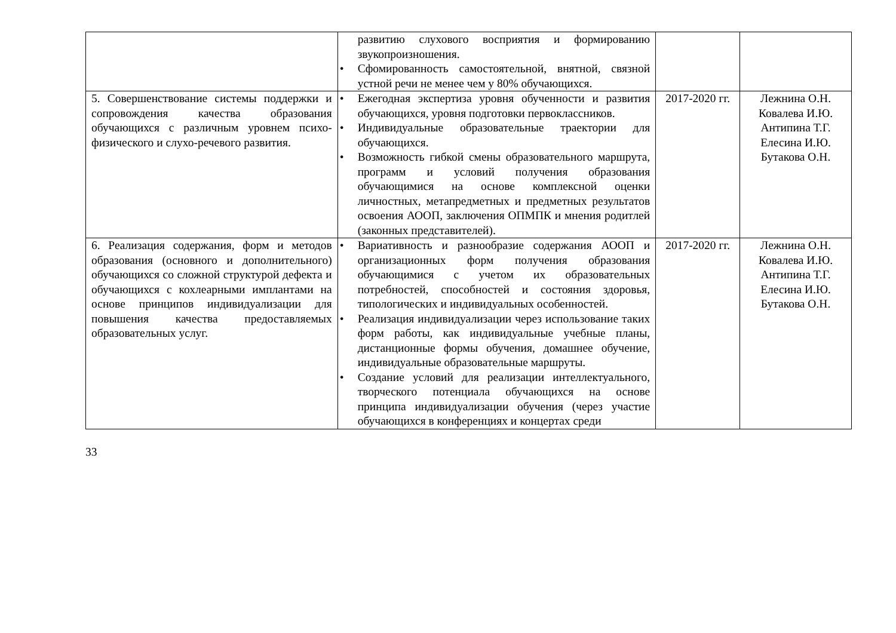| | развитию слухового восприятия и формированию звукопроизношения. • Сфомированность самостоятельной, внятной, связной устной речи не менее чем у 80% обучающихся. | | |
| 5. Совершенствование системы поддержки и сопровождения качества образования обучающихся с различным уровнем психо-физического и слухо-речевого развития. | • Ежегодная экспертиза уровня обученности и развития обучающихся, уровня подготовки первоклассников. • Индивидуальные образовательные траектории для обучающихся. • Возможность гибкой смены образовательного маршрута, программ и условий получения образования обучающимися на основе комплексной оценки личностных, метапредметных и предметных результатов освоения АООП, заключения ОПМПК и мнения родитлей (законных представителей). | 2017-2020 гг. | Лежнина О.Н. Ковалева И.Ю. Антипина Т.Г. Елесина И.Ю. Бутакова О.Н. |
| 6. Реализация содержания, форм и методов образования (основного и дополнительного) обучающихся со сложной структурой дефекта и обучающихся с кохлеарными имплантами на основе принципов индивидуализации для повышения качества предоставляемых образовательных услуг. | • Вариативность и разнообразие содержания АООП и организационных форм получения образования обучающимися с учетом их образовательных потребностей, способностей и состояния здоровья, типологических и индивидуальных особенностей. • Реализация индивидуализации через использование таких форм работы, как индивидуальные учебные планы, дистанционные формы обучения, домашнее обучение, индивидуальные образовательные маршруты. • Создание условий для реализации интеллектуального, творческого потенциала обучающихся на основе принципа индивидуализации обучения (через участие обучающихся в конференциях и концертах среди | 2017-2020 гг. | Лежнина О.Н. Ковалева И.Ю. Антипина Т.Г. Елесина И.Ю. Бутакова О.Н. |
33